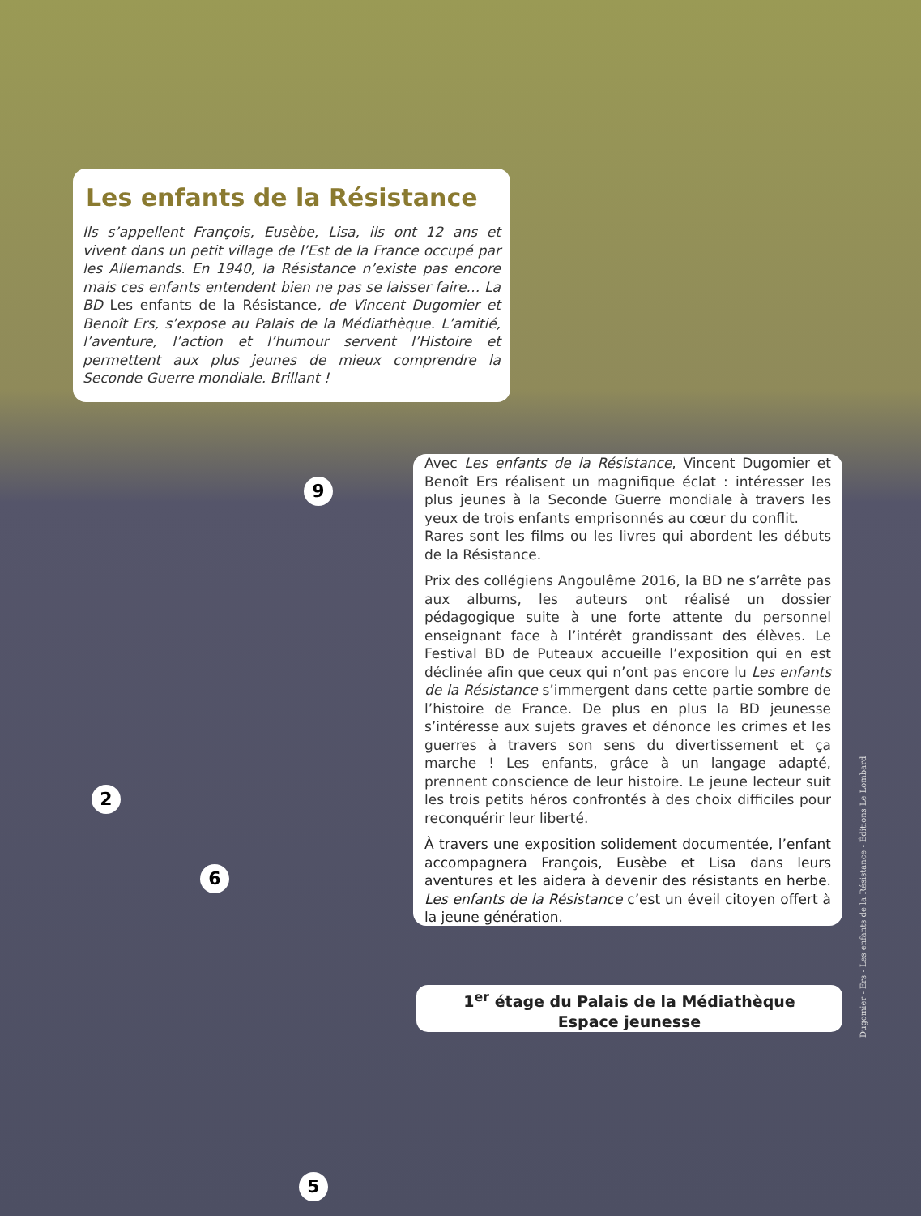Les enfants de la Résistance
Ils s’appellent François, Eusèbe, Lisa, ils ont 12 ans et vivent dans un petit village de l’Est de la France occupé par les Allemands. En 1940, la Résistance n’existe pas encore mais ces enfants entendent bien ne pas se laisser faire… La BD Les enfants de la Résistance, de Vincent Dugomier et Benoît Ers, s’expose au Palais de la Médiathèque. L’amitié, l’aventure, l’action et l’humour servent l’Histoire et permettent aux plus jeunes de mieux comprendre la Seconde Guerre mondiale. Brillant !
9
Avec Les enfants de la Résistance, Vincent Dugomier et Benoît Ers réalisent un magnifique éclat : intéresser les plus jeunes à la Seconde Guerre mondiale à travers les yeux de trois enfants emprisonnés au cœur du conflit.
Rares sont les films ou les livres qui abordent les débuts de la Résistance.
Prix des collégiens Angoulême 2016, la BD ne s’arrête pas aux albums, les auteurs ont réalisé un dossier pédagogique suite à une forte attente du personnel enseignant face à l’intérêt grandissant des élèves. Le Festival BD de Puteaux accueille l’exposition qui en est déclinée afin que ceux qui n’ont pas encore lu Les enfants de la Résistance s’immergent dans cette partie sombre de l’histoire de France. De plus en plus la BD jeunesse s’intéresse aux sujets graves et dénonce les crimes et les guerres à travers son sens du divertissement et ça marche ! Les enfants, grâce à un langage adapté, prennent conscience de leur histoire. Le jeune lecteur suit les trois petits héros confrontés à des choix difficiles pour reconquérir leur liberté.
À travers une exposition solidement documentée, l’enfant accompagnera François, Eusèbe et Lisa dans leurs aventures et les aidera à devenir des résistants en herbe. Les enfants de la Résistance c’est un éveil citoyen offert à la jeune génération.
2
6
1<sup>er</sup> étage du Palais de la Médiathèque
Espace jeunesse
5
Dugomier - Ers - Les enfants de la Résistance - Éditions Le Lombard